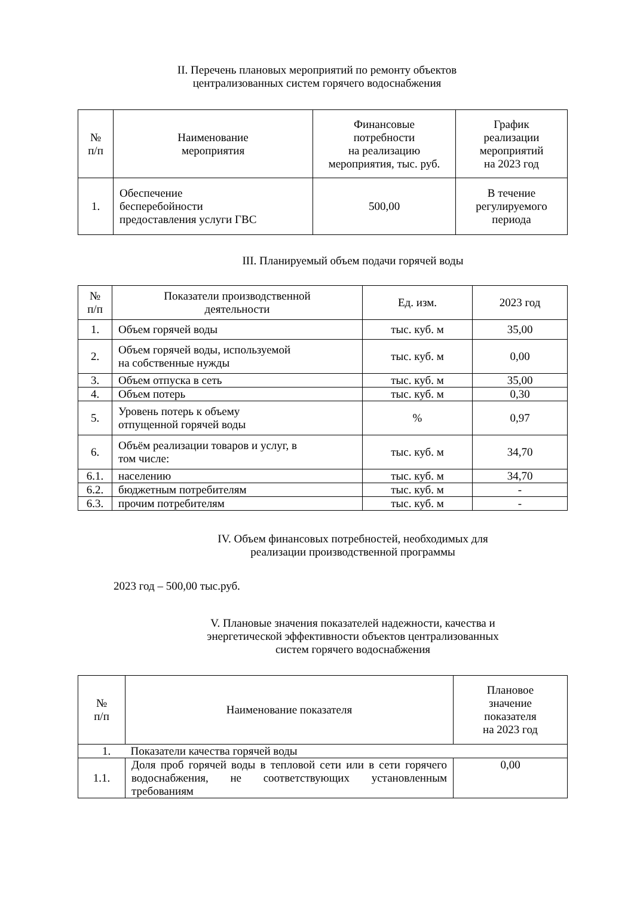II. Перечень плановых мероприятий по ремонту объектов
централизованных систем горячего водоснабжения
| № п/п | Наименование мероприятия | Финансовые потребности на реализацию мероприятия, тыс. руб. | График реализации мероприятий на 2023 год |
| --- | --- | --- | --- |
| 1. | Обеспечение бесперебойности предоставления услуги ГВС | 500,00 | В течение регулируемого периода |
III. Планируемый объем подачи горячей воды
| № п/п | Показатели производственной деятельности | Ед. изм. | 2023 год |
| --- | --- | --- | --- |
| 1. | Объем горячей воды | тыс. куб. м | 35,00 |
| 2. | Объем горячей воды, используемой на собственные нужды | тыс. куб. м | 0,00 |
| 3. | Объем отпуска в сеть | тыс. куб. м | 35,00 |
| 4. | Объем потерь | тыс. куб. м | 0,30 |
| 5. | Уровень потерь к объему отпущенной горячей воды | % | 0,97 |
| 6. | Объём реализации товаров и услуг, в том числе: | тыс. куб. м | 34,70 |
| 6.1. | населению | тыс. куб. м | 34,70 |
| 6.2. | бюджетным потребителям | тыс. куб. м | - |
| 6.3. | прочим потребителям | тыс. куб. м | - |
IV. Объем финансовых потребностей, необходимых для
реализации производственной программы
2023 год – 500,00 тыс.руб.
V. Плановые значения показателей надежности, качества и
энергетической эффективности объектов централизованных
систем горячего водоснабжения
| № п/п | Наименование показателя | Плановое значение показателя на 2023 год |
| --- | --- | --- |
| 1. Показатели качества горячей воды | | |
| 1.1. | Доля проб горячей воды в тепловой сети или в сети горячего водоснабжения, не соответствующих установленным требованиям | 0,00 |